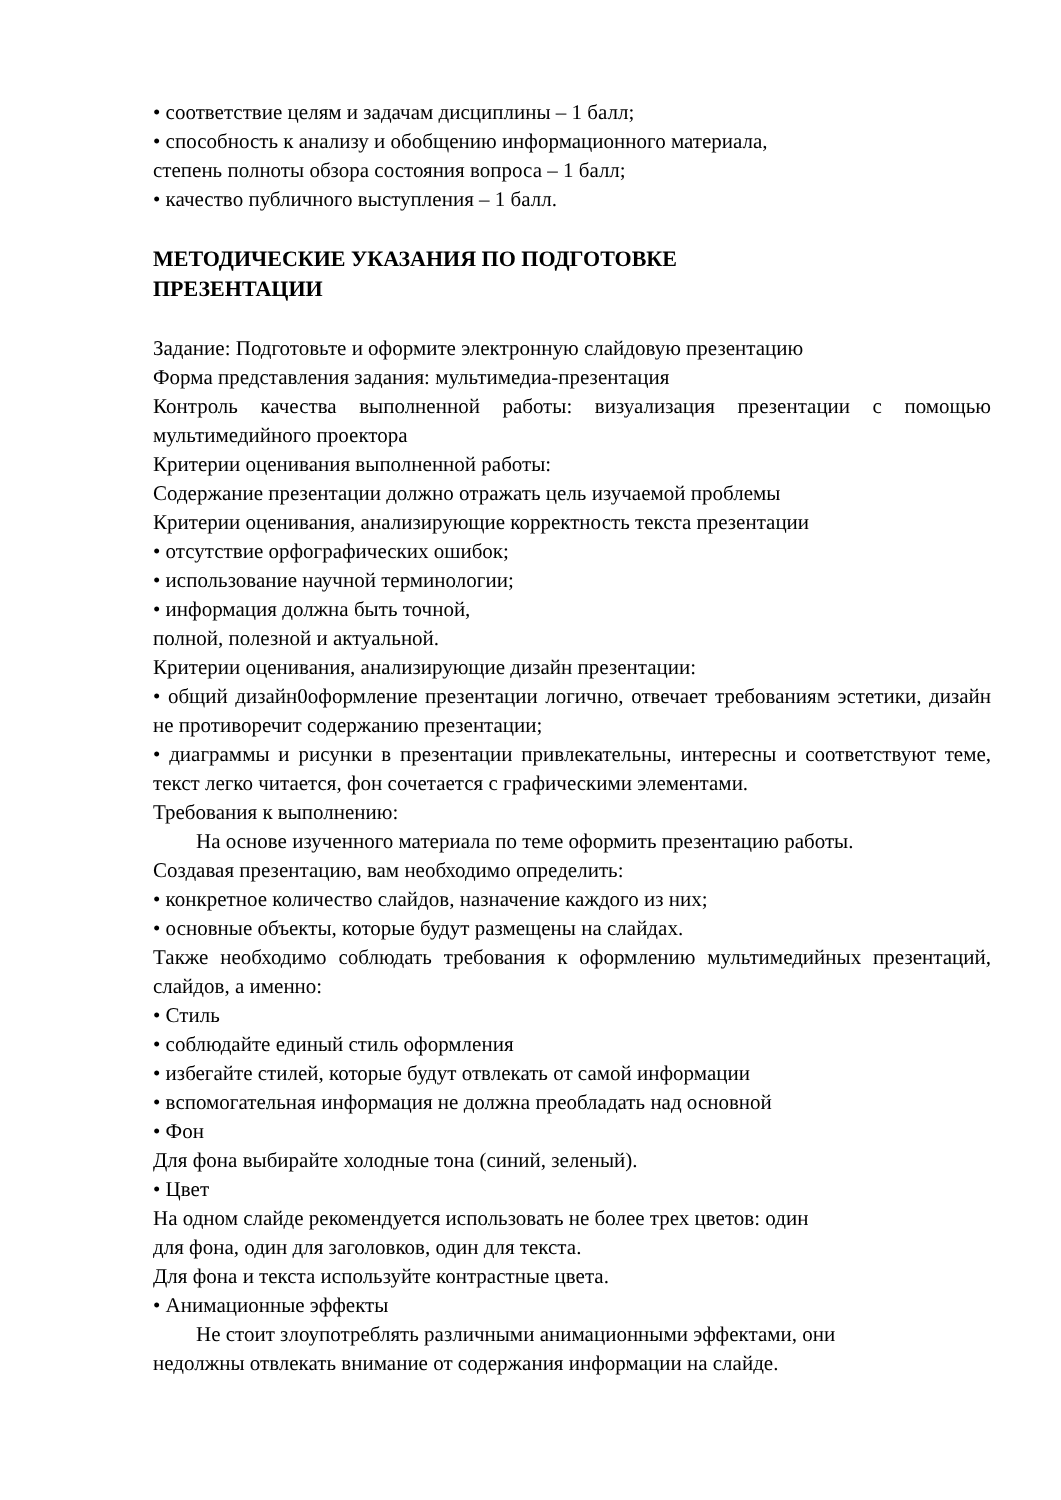• соответствие целям и задачам дисциплины – 1 балл;
• способность к анализу и обобщению информационного материала,
степень полноты обзора состояния вопроса – 1 балл;
• качество публичного выступления – 1 балл.
МЕТОДИЧЕСКИЕ УКАЗАНИЯ ПО ПОДГОТОВКЕ
ПРЕЗЕНТАЦИИ
Задание: Подготовьте и оформите электронную слайдовую презентацию
Форма представления задания: мультимедиа-презентация
Контроль качества выполненной работы: визуализация презентации с помощью мультимедийного проектора
Критерии оценивания выполненной работы:
Содержание презентации должно отражать цель изучаемой проблемы
Критерии оценивания, анализирующие корректность текста презентации
• отсутствие орфографических ошибок;
• использование научной терминологии;
• информация должна быть точной,
полной, полезной и актуальной.
Критерии оценивания, анализирующие дизайн презентации:
• общий дизайн0оформление презентации логично, отвечает требованиям эстетики, дизайн не противоречит содержанию презентации;
• диаграммы и рисунки в презентации привлекательны, интересны и соответствуют теме, текст легко читается, фон сочетается с графическими элементами.
Требования к выполнению:
На основе изученного материала по теме оформить презентацию работы.
Создавая презентацию, вам необходимо определить:
• конкретное количество слайдов, назначение каждого из них;
• основные объекты, которые будут размещены на слайдах.
Также необходимо соблюдать требования к оформлению мультимедийных презентаций, слайдов, а именно:
• Стиль
• соблюдайте единый стиль оформления
• избегайте стилей, которые будут отвлекать от самой информации
• вспомогательная информация не должна преобладать над основной
• Фон
Для фона выбирайте холодные тона (синий, зеленый).
• Цвет
На одном слайде рекомендуется использовать не более трех цветов: один
для фона, один для заголовков, один для текста.
Для фона и текста используйте контрастные цвета.
• Анимационные эффекты
Не стоит злоупотреблять различными анимационными эффектами, они
недолжны отвлекать внимание от содержания информации на слайде.